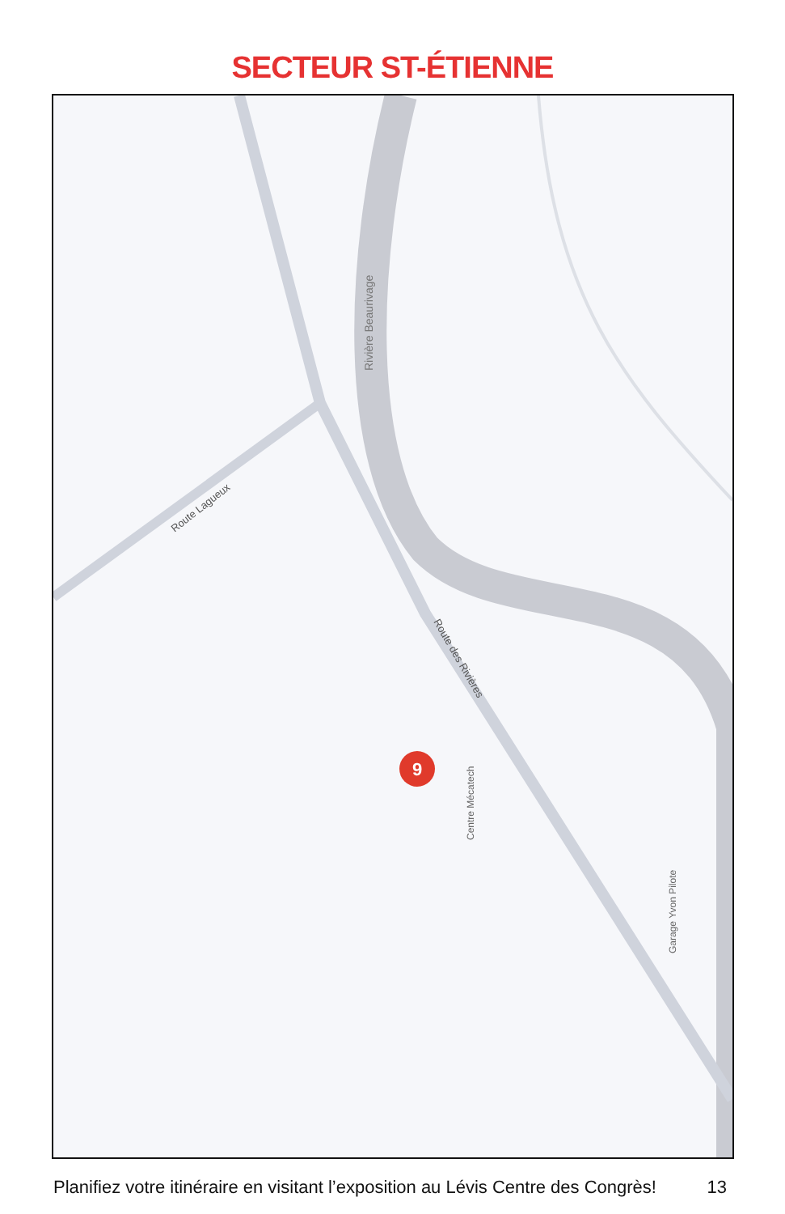SECTEUR ST-ÉTIENNE
9
Rivière Beaurivage
Route Lagueux
Route des Rivières
Centre Mécatech
Garage Yvon Pilote
Planifiez votre itinéraire en visitant l’exposition au Lévis Centre des Congrès! 13